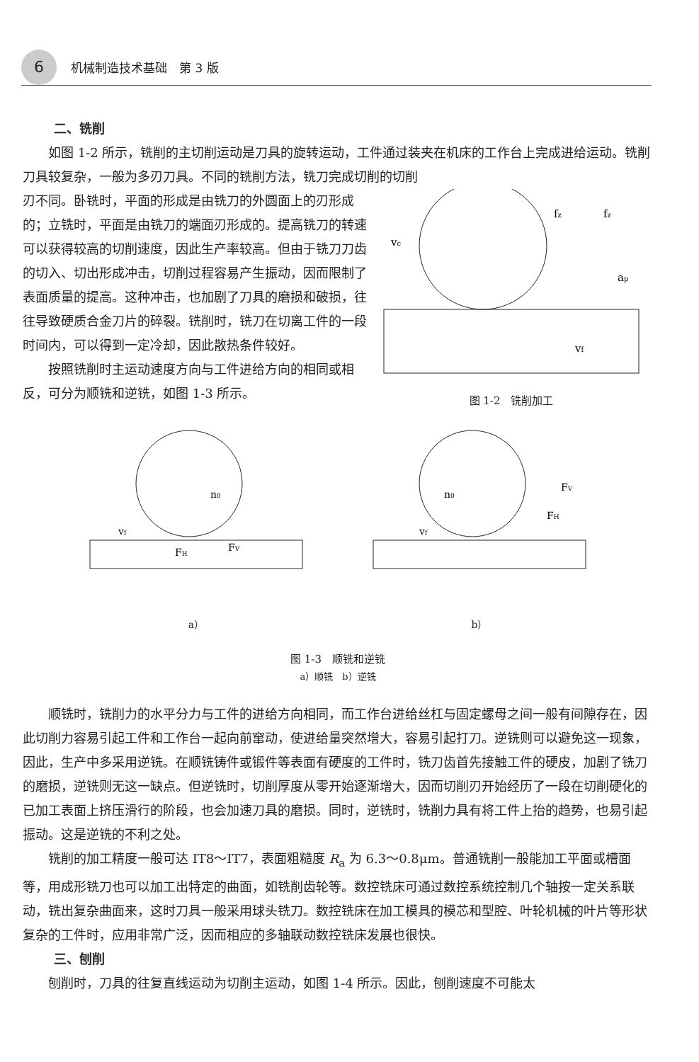6 机械制造技术基础　第 3 版
二、铣削
如图 1-2 所示，铣削的主切削运动是刀具的旋转运动，工件通过装夹在机床的工作台上完成进给运动。铣削刀具较复杂，一般为多刃刀具。不同的铣削方法，铣刀完成切削的切削
刃不同。卧铣时，平面的形成是由铣刀的外圆面上的刃形成的；立铣时，平面是由铣刀的端面刃形成的。提高铣刀的转速可以获得较高的切削速度，因此生产率较高。但由于铣刀刀齿的切入、切出形成冲击，切削过程容易产生振动，因而限制了表面质量的提高。这种冲击，也加剧了刀具的磨损和破损，往往导致硬质合金刀片的碎裂。铣削时，铣刀在切离工件的一段时间内，可以得到一定冷却，因此散热条件较好。
按照铣削时主运动速度方向与工件进给方向的相同或相反，可分为顺铣和逆铣，如图 1-3 所示。
vc
fz
fz
ap
vf
图 1-2　铣削加工
vf
n0
FH
FV
a）
vf
n0
FV
FH
b）
图 1-3　顺铣和逆铣
a）顺铣　b）逆铣
顺铣时，铣削力的水平分力与工件的进给方向相同，而工作台进给丝杠与固定螺母之间一般有间隙存在，因此切削力容易引起工件和工作台一起向前窜动，使进给量突然增大，容易引起打刀。逆铣则可以避免这一现象，因此，生产中多采用逆铣。在顺铣铸件或锻件等表面有硬度的工件时，铣刀齿首先接触工件的硬皮，加剧了铣刀的磨损，逆铣则无这一缺点。但逆铣时，切削厚度从零开始逐渐增大，因而切削刃开始经历了一段在切削硬化的已加工表面上挤压滑行的阶段，也会加速刀具的磨损。同时，逆铣时，铣削力具有将工件上抬的趋势，也易引起振动。这是逆铣的不利之处。
铣削的加工精度一般可达 IT8～IT7，表面粗糙度 R<sub>a</sub> 为 6.3～0.8μm。普通铣削一般能加工平面或槽面等，用成形铣刀也可以加工出特定的曲面，如铣削齿轮等。数控铣床可通过数控系统控制几个轴按一定关系联动，铣出复杂曲面来，这时刀具一般采用球头铣刀。数控铣床在加工模具的模芯和型腔、叶轮机械的叶片等形状复杂的工件时，应用非常广泛，因而相应的多轴联动数控铣床发展也很快。
三、刨削
刨削时，刀具的往复直线运动为切削主运动，如图 1-4 所示。因此，刨削速度不可能太